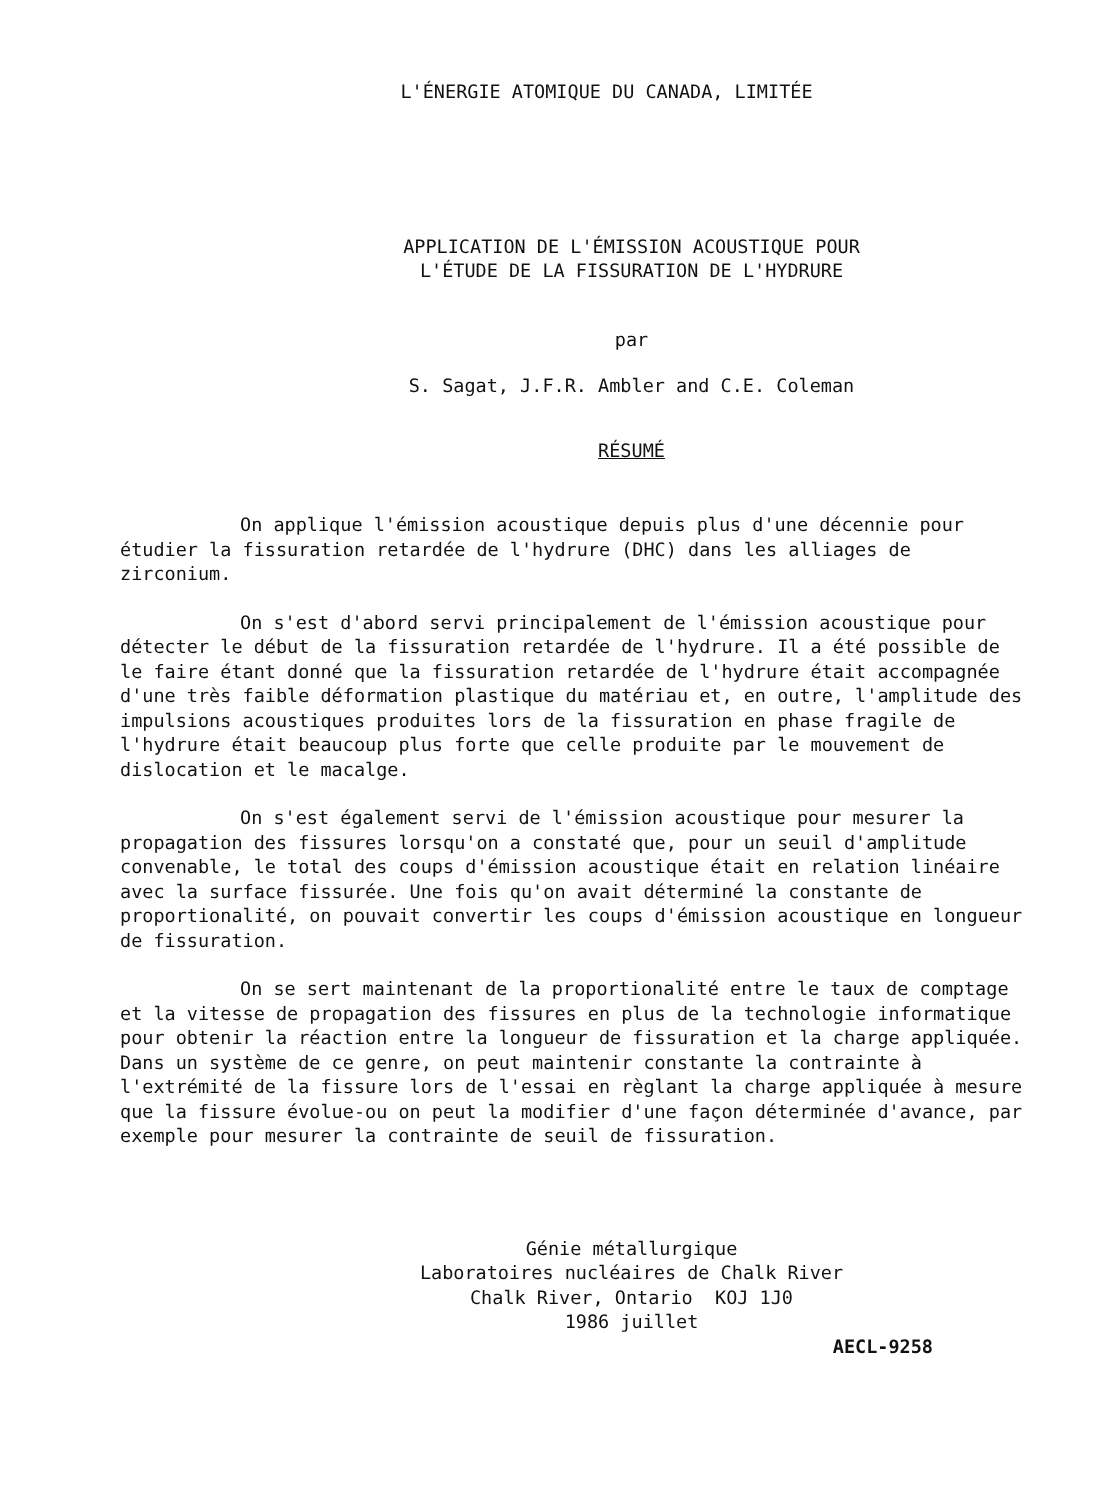L'ÉNERGIE ATOMIQUE DU CANADA, LIMITÉE
APPLICATION DE L'ÉMISSION ACOUSTIQUE POUR
L'ÉTUDE DE LA FISSURATION DE L'HYDRURE
par
S. Sagat, J.F.R. Ambler and C.E. Coleman
RÉSUMÉ
On applique l'émission acoustique depuis plus d'une décennie pour étudier la fissuration retardée de l'hydrure (DHC) dans les alliages de zirconium.
On s'est d'abord servi principalement de l'émission acoustique pour détecter le début de la fissuration retardée de l'hydrure. Il a été possible de le faire étant donné que la fissuration retardée de l'hydrure était accompagnée d'une très faible déformation plastique du matériau et, en outre, l'amplitude des impulsions acoustiques produites lors de la fissuration en phase fragile de l'hydrure était beaucoup plus forte que celle produite par le mouvement de dislocation et le macalge.
On s'est également servi de l'émission acoustique pour mesurer la propagation des fissures lorsqu'on a constaté que, pour un seuil d'amplitude convenable, le total des coups d'émission acoustique était en relation linéaire avec la surface fissurée. Une fois qu'on avait déterminé la constante de proportionalité, on pouvait convertir les coups d'émission acoustique en longueur de fissuration.
On se sert maintenant de la proportionalité entre le taux de comptage et la vitesse de propagation des fissures en plus de la technologie informatique pour obtenir la réaction entre la longueur de fissuration et la charge appliquée. Dans un système de ce genre, on peut maintenir constante la contrainte à l'extrémité de la fissure lors de l'essai en règlant la charge appliquée à mesure que la fissure évolue-ou on peut la modifier d'une façon déterminée d'avance, par exemple pour mesurer la contrainte de seuil de fissuration.
Génie métallurgique
Laboratoires nucléaires de Chalk River
Chalk River, Ontario KOJ 1J0
1986 juillet
AECL-9258